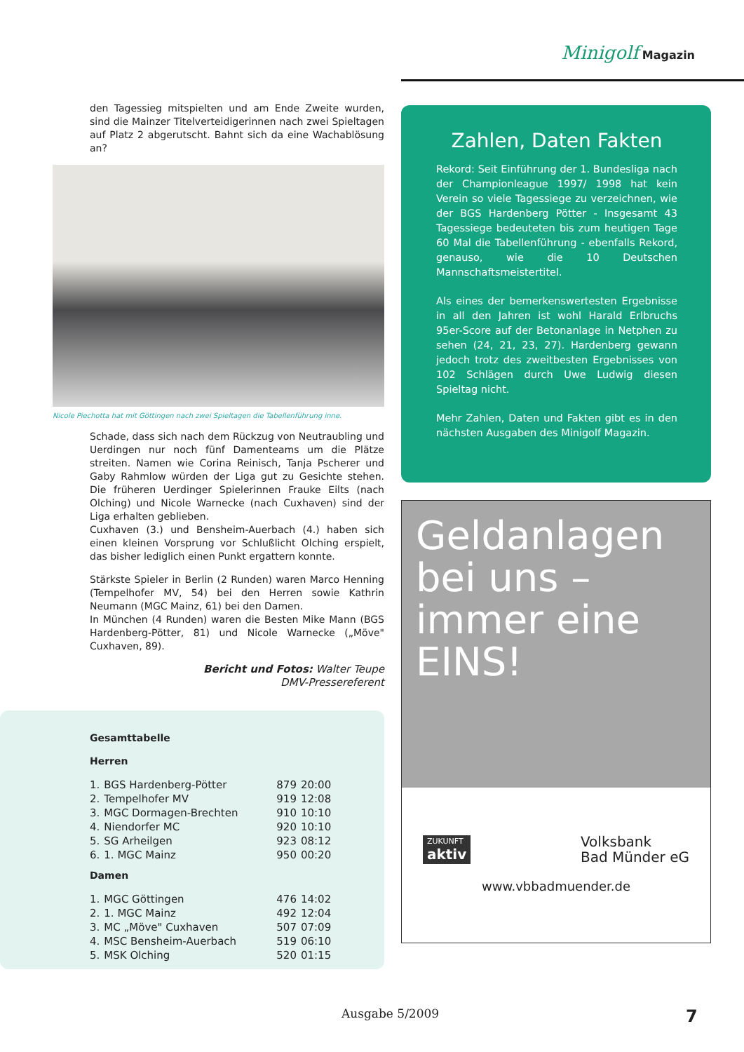Minigolf Magazin
den Tagessieg mitspielten und am Ende Zweite wurden, sind die Mainzer Titelverteidigerinnen nach zwei Spieltagen auf Platz 2 abgerutscht. Bahnt sich da eine Wachablösung an?
Nicole Piechotta hat mit Göttingen nach zwei Spieltagen die Tabellenführung inne.
Schade, dass sich nach dem Rückzug von Neutraubling und Uerdingen nur noch fünf Damenteams um die Plätze streiten. Namen wie Corina Reinisch, Tanja Pscherer und Gaby Rahmlow würden der Liga gut zu Gesichte stehen. Die früheren Uerdinger Spielerinnen Frauke Eilts (nach Olching) und Nicole Warnecke (nach Cuxhaven) sind der Liga erhalten geblieben.
Cuxhaven (3.) und Bensheim-Auerbach (4.) haben sich einen kleinen Vorsprung vor Schlußlicht Olching erspielt, das bisher lediglich einen Punkt ergattern konnte.
Stärkste Spieler in Berlin (2 Runden) waren Marco Henning (Tempelhofer MV, 54) bei den Herren sowie Kathrin Neumann (MGC Mainz, 61) bei den Damen.
In München (4 Runden) waren die Besten Mike Mann (BGS Hardenberg-Pötter, 81) und Nicole Warnecke („Möve" Cuxhaven, 89).
Bericht und Fotos: Walter Teupe
DMV-Pressereferent
Gesamttabelle
Herren
| 1. | BGS Hardenberg-Pötter | 879 | 20:00 |
| 2. | Tempelhofer MV | 919 | 12:08 |
| 3. | MGC Dormagen-Brechten | 910 | 10:10 |
| 4. | Niendorfer MC | 920 | 10:10 |
| 5. | SG Arheilgen | 923 | 08:12 |
| 6. | 1. MGC Mainz | 950 | 00:20 |
Damen
| 1. | MGC Göttingen | 476 | 14:02 |
| 2. | 1. MGC Mainz | 492 | 12:04 |
| 3. | MC „Möve" Cuxhaven | 507 | 07:09 |
| 4. | MSC Bensheim-Auerbach | 519 | 06:10 |
| 5. | MSK Olching | 520 | 01:15 |
Zahlen, Daten Fakten
Rekord: Seit Einführung der 1. Bundesliga nach der Championleague 1997/ 1998 hat kein Verein so viele Tagessiege zu verzeichnen, wie der BGS Hardenberg Pötter - Insgesamt 43 Tagessiege bedeuteten bis zum heutigen Tage 60 Mal die Tabellenführung - ebenfalls Rekord, genauso, wie die 10 Deutschen Mannschaftsmeistertitel.
Als eines der bemerkenswertesten Ergebnisse in all den Jahren ist wohl Harald Erlbruchs 95er-Score auf der Betonanlage in Netphen zu sehen (24, 21, 23, 27). Hardenberg gewann jedoch trotz des zweitbesten Ergebnisses von 102 Schlägen durch Uwe Ludwig diesen Spieltag nicht.
Mehr Zahlen, Daten und Fakten gibt es in den nächsten Ausgaben des Minigolf Magazin.
Geldanlagen bei uns – immer eine EINS!
ZUKUNFT
aktiv
Volksbank
Bad Münder eG
www.vbbadmuender.de
Ausgabe 5/2009 7